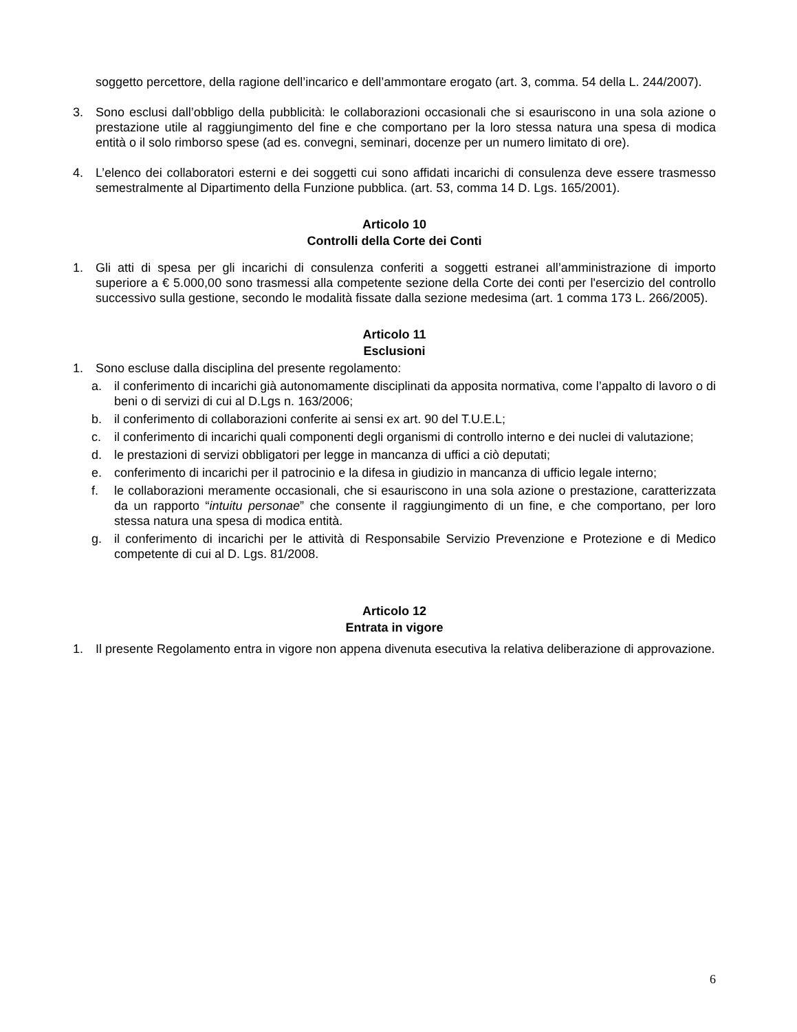soggetto percettore, della ragione dell’incarico e dell’ammontare erogato (art. 3, comma. 54 della L. 244/2007).
3. Sono esclusi dall’obbligo della pubblicità: le collaborazioni occasionali che si esauriscono in una sola azione o prestazione utile al raggiungimento del fine e che comportano per la loro stessa natura una spesa di modica entità o il solo rimborso spese (ad es. convegni, seminari, docenze per un numero limitato di ore).
4. L’elenco dei collaboratori esterni e dei soggetti cui sono affidati incarichi di consulenza deve essere trasmesso semestralmente al Dipartimento della Funzione pubblica. (art. 53, comma 14 D. Lgs. 165/2001).
Articolo 10
Controlli della Corte dei Conti
1. Gli atti di spesa per gli incarichi di consulenza conferiti a soggetti estranei all’amministrazione di importo superiore a € 5.000,00 sono trasmessi alla competente sezione della Corte dei conti per l'esercizio del controllo successivo sulla gestione, secondo le modalità fissate dalla sezione medesima (art. 1 comma 173 L. 266/2005).
Articolo 11
Esclusioni
1. Sono escluse dalla disciplina del presente regolamento:
a. il conferimento di incarichi già autonomamente disciplinati da apposita normativa, come l’appalto di lavoro o di beni o di servizi di cui al D.Lgs n. 163/2006;
b. il conferimento di collaborazioni conferite ai sensi ex art. 90 del T.U.E.L;
c. il conferimento di incarichi quali componenti degli organismi di controllo interno e dei nuclei di valutazione;
d. le prestazioni di servizi obbligatori per legge in mancanza di uffici a ciò deputati;
e. conferimento di incarichi per il patrocinio e la difesa in giudizio in mancanza di ufficio legale interno;
f. le collaborazioni meramente occasionali, che si esauriscono in una sola azione o prestazione, caratterizzata da un rapporto “intuitu personae” che consente il raggiungimento di un fine, e che comportano, per loro stessa natura una spesa di modica entità.
g. il conferimento di incarichi per le attività di Responsabile Servizio Prevenzione e Protezione e di Medico competente di cui al D. Lgs. 81/2008.
Articolo 12
Entrata in vigore
1. Il presente Regolamento entra in vigore non appena divenuta esecutiva la relativa deliberazione di approvazione.
6